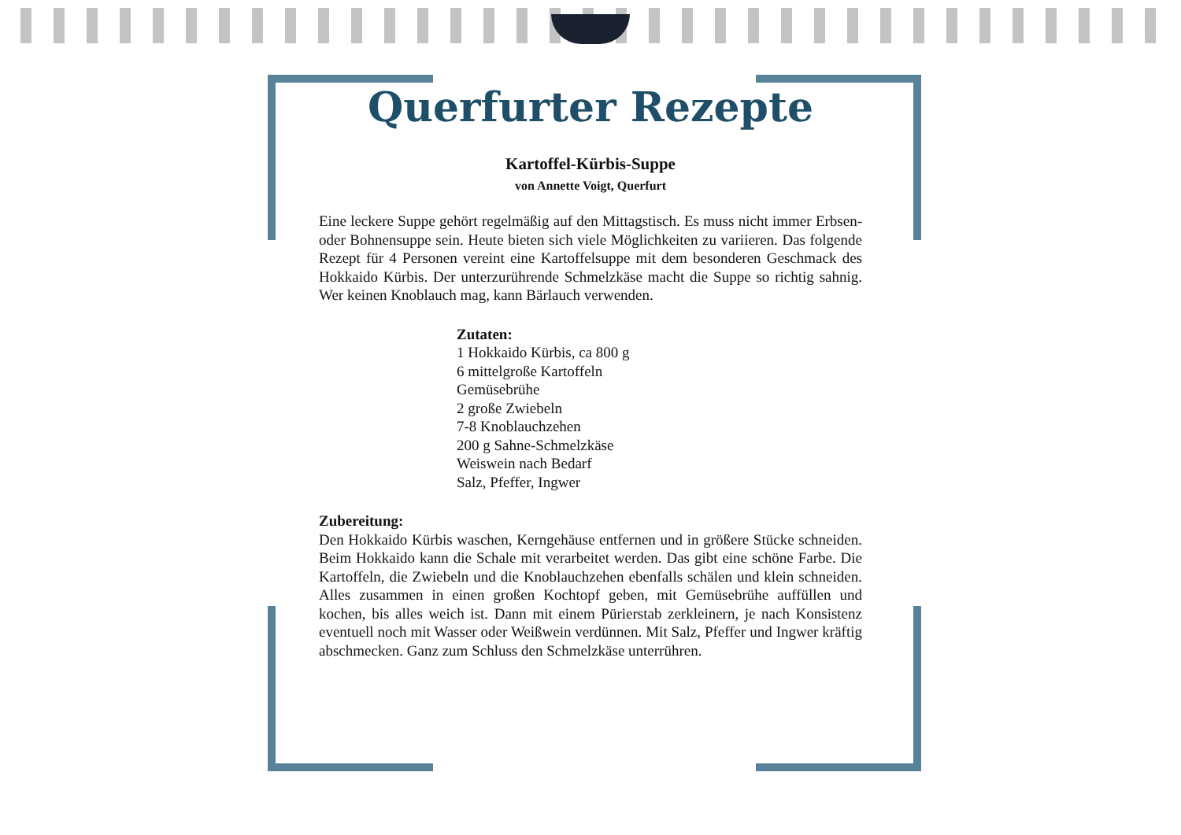Querfurter Rezepte
Kartoffel-Kürbis-Suppe
von Annette Voigt, Querfurt
Eine leckere Suppe gehört regelmäßig auf den Mittagstisch. Es muss nicht immer Erbsen- oder Bohnensuppe sein. Heute bieten sich viele Möglichkeiten zu variieren. Das folgende Rezept für 4 Personen vereint eine Kartoffelsuppe mit dem besonderen Geschmack des Hokkaido Kürbis. Der unterzurührende Schmelzkäse macht die Suppe so richtig sahnig. Wer keinen Knoblauch mag, kann Bärlauch verwenden.
Zutaten:
1 Hokkaido Kürbis, ca 800 g
6 mittelgroße Kartoffeln
Gemüsebrühe
2 große Zwiebeln
7-8 Knoblauchzehen
200 g Sahne-Schmelzkäse
Weiswein nach Bedarf
Salz, Pfeffer, Ingwer
Zubereitung:
Den Hokkaido Kürbis waschen, Kerngehäuse entfernen und in größere Stücke schneiden. Beim Hokkaido kann die Schale mit verarbeitet werden. Das gibt eine schöne Farbe. Die Kartoffeln, die Zwiebeln und die Knoblauchzehen ebenfalls schälen und klein schneiden. Alles zusammen in einen großen Kochtopf geben, mit Gemüsebrühe auffüllen und kochen, bis alles weich ist. Dann mit einem Pürierstab zerkleinern, je nach Konsistenz eventuell noch mit Wasser oder Weißwein verdünnen. Mit Salz, Pfeffer und Ingwer kräftig abschmecken. Ganz zum Schluss den Schmelzkäse unterrühren.